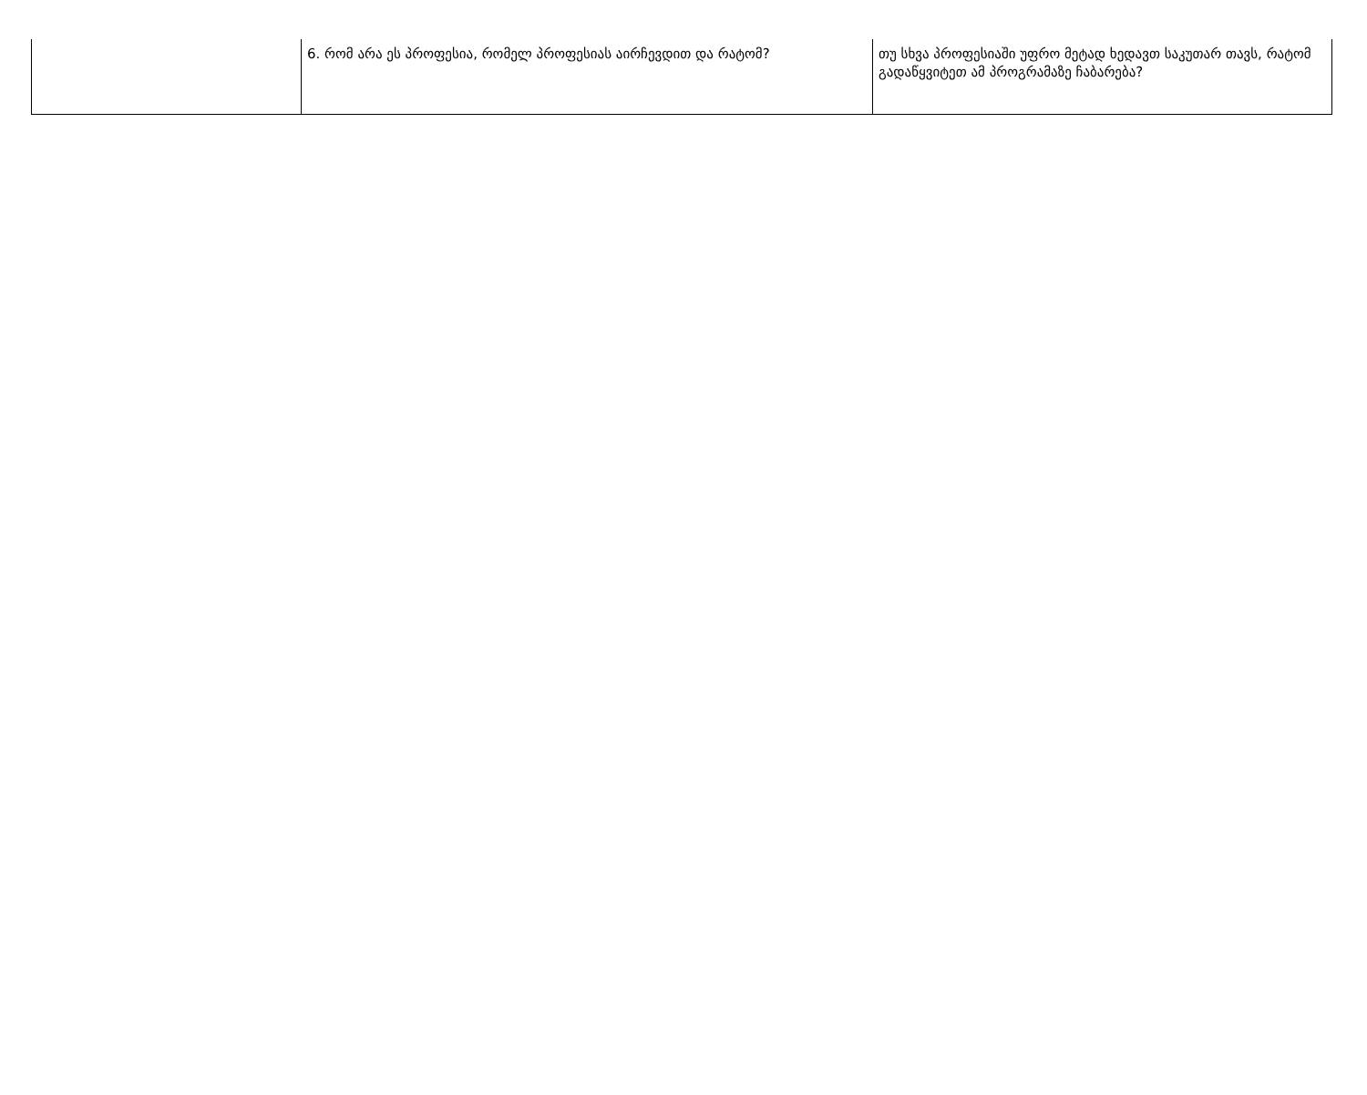| | 6. რომ არა ეს პროფესია, რომელ პროფესიას აირჩევდით და რატომ? | თუ სხვა პროფესიაში უფრო მეტად ხედავთ საკუთარ თავს, რატომ გადაწყვიტეთ ამ პროგრამაზე ჩაბარება? |